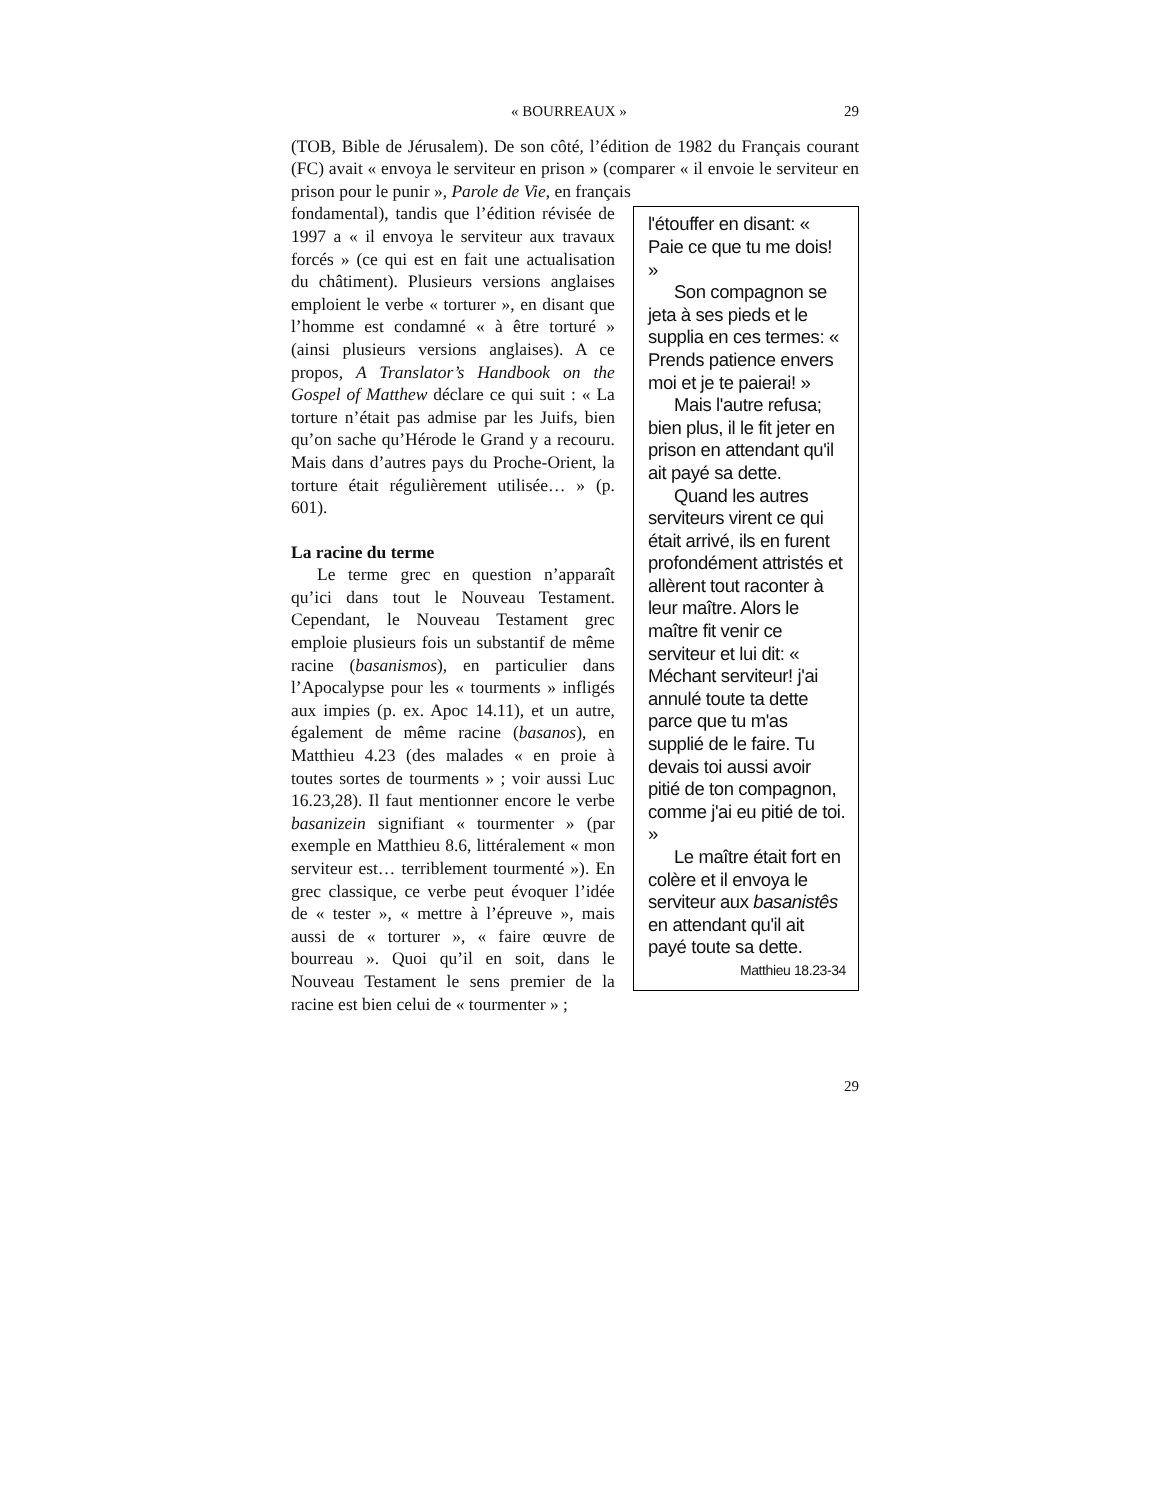« BOURREAUX » 29
(TOB, Bible de Jérusalem). De son côté, l’édition de 1982 du Français courant (FC) avait « envoya le serviteur en prison » (comparer « il envoie le serviteur en prison pour le punir », Parole de Vie, en français
fondamental), tandis que l’édition révisée de 1997 a « il envoya le serviteur aux travaux forcés » (ce qui est en fait une actualisation du châtiment). Plusieurs versions anglaises emploient le verbe « torturer », en disant que l’homme est condamné « à être torturé » (ainsi plusieurs versions anglaises). A ce propos, A Translator’s Handbook on the Gospel of Matthew déclare ce qui suit : « La torture n’était pas admise par les Juifs, bien qu’on sache qu’Hérode le Grand y a recouru. Mais dans d’autres pays du Proche-Orient, la torture était régulièrement utilisée… » (p. 601).
La racine du terme
Le terme grec en question n’apparaît qu’ici dans tout le Nouveau Testament. Cependant, le Nouveau Testament grec emploie plusieurs fois un substantif de même racine (basanismos), en particulier dans l’Apocalypse pour les « tourments » infligés aux impies (p. ex. Apoc 14.11), et un autre, également de même racine (basanos), en Matthieu 4.23 (des malades « en proie à toutes sortes de tourments » ; voir aussi Luc 16.23,28). Il faut mentionner encore le verbe basanizein signifiant « tourmenter » (par exemple en Matthieu 8.6, littéralement « mon serviteur est… terriblement tourmenté »). En grec classique, ce verbe peut évoquer l’idée de « tester », « mettre à l’épreuve », mais aussi de « torturer », « faire œuvre de bourreau ». Quoi qu’il en soit, dans le Nouveau Testament le sens premier de la racine est bien celui de « tourmenter » ;
l'étouffer en disant: « Paie ce que tu me dois! »
Son compagnon se jeta à ses pieds et le supplia en ces termes: « Prends patience envers moi et je te paierai! »
Mais l'autre refusa; bien plus, il le fit jeter en prison en attendant qu'il ait payé sa dette.
Quand les autres serviteurs virent ce qui était arrivé, ils en furent profondément attristés et allèrent tout raconter à leur maître. Alors le maître fit venir ce serviteur et lui dit: « Méchant serviteur! j'ai annulé toute ta dette parce que tu m'as supplié de le faire. Tu devais toi aussi avoir pitié de ton compagnon, comme j'ai eu pitié de toi. »
Le maître était fort en colère et il envoya le serviteur aux basanistês en attendant qu'il ait payé toute sa dette.
Matthieu 18.23-34
29